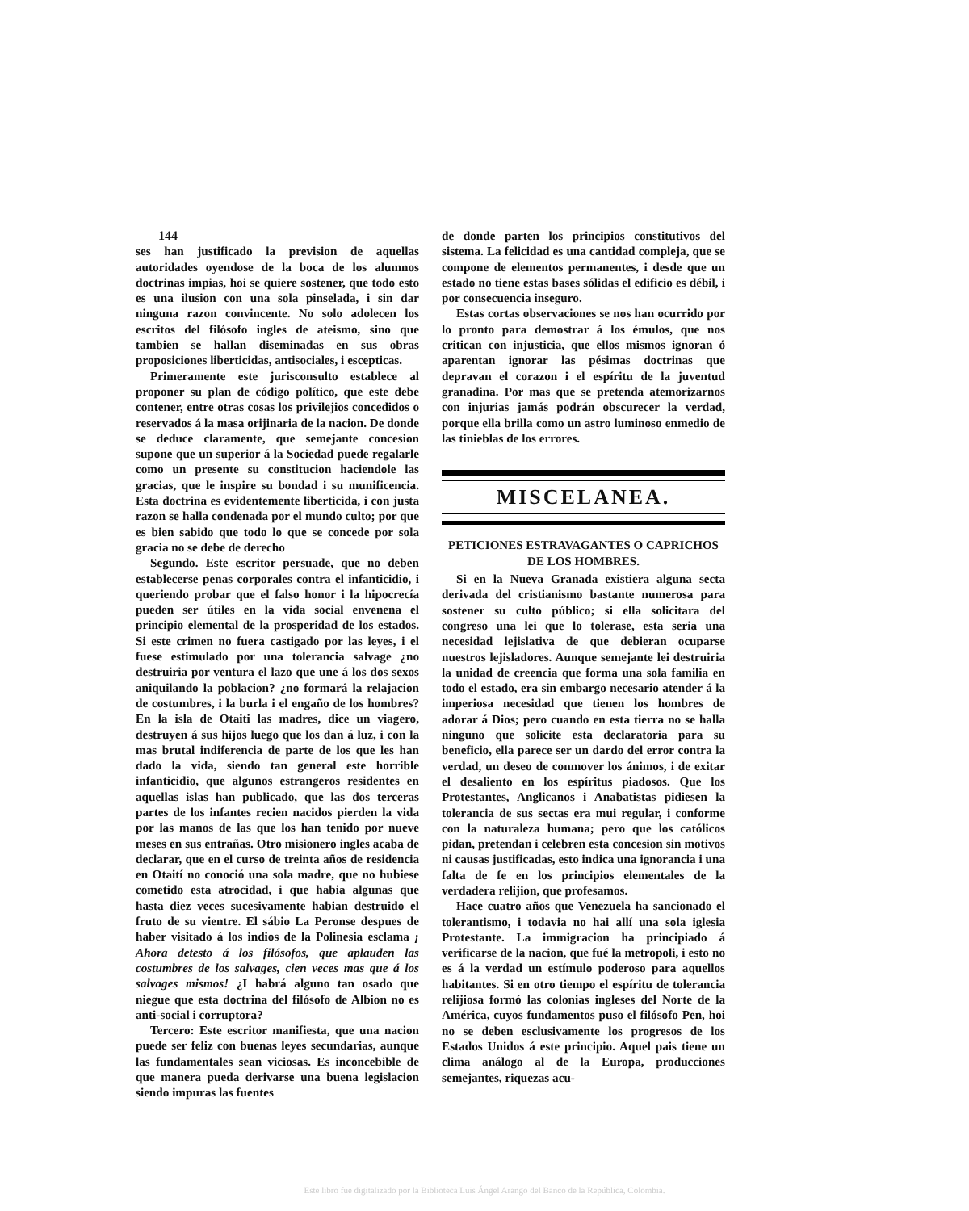144
ses han justificado la prevision de aquellas autoridades oyendose de la boca de los alumnos doctrinas impias, hoi se quiere sostener, que todo esto es una ilusion con una sola pinselada, i sin dar ninguna razon convincente. No solo adolecen los escritos del filósofo ingles de ateismo, sino que tambien se hallan diseminadas en sus obras proposiciones liberticidas, antisociales, i escepticas.
Primeramente este jurisconsulto establece al proponer su plan de código político, que este debe contener, entre otras cosas los privilejios concedidos o reservados á la masa orijinaria de la nacion. De donde se deduce claramente, que semejante concesion supone que un superior á la Sociedad puede regalarle como un presente su constitucion haciendole las gracias, que le inspire su bondad i su munificencia. Esta doctrina es evidentemente liberticida, i con justa razon se halla condenada por el mundo culto; por que es bien sabido que todo lo que se concede por sola gracia no se debe de derecho
Segundo. Este escritor persuade, que no deben establecerse penas corporales contra el infanticidio, i queriendo probar que el falso honor i la hipocrecía pueden ser útiles en la vida social envenena el principio elemental de la prosperidad de los estados. Si este crimen no fuera castigado por las leyes, i el fuese estimulado por una tolerancia salvage ¿no destruiria por ventura el lazo que une á los dos sexos aniquilando la poblacion? ¿no formará la relajacion de costumbres, i la burla i el engaño de los hombres? En la isla de Otaiti las madres, dice un viagero, destruyen á sus hijos luego que los dan á luz, i con la mas brutal indiferencia de parte de los que les han dado la vida, siendo tan general este horrible infanticidio, que algunos estrangeros residentes en aquellas islas han publicado, que las dos terceras partes de los infantes recien nacidos pierden la vida por las manos de las que los han tenido por nueve meses en sus entrañas. Otro misionero ingles acaba de declarar, que en el curso de treinta años de residencia en Otaití no conoció una sola madre, que no hubiese cometido esta atrocidad, i que habia algunas que hasta diez veces sucesivamente habian destruido el fruto de su vientre. El sábio La Peronse despues de haber visitado á los indios de la Polinesia esclama ¡ Ahora detesto á los filósofos, que aplauden las costumbres de los salvages, cien veces mas que á los salvages mismos! ¿I habrá alguno tan osado que niegue que esta doctrina del filósofo de Albion no es anti-social i corruptora?
Tercero: Este escritor manifiesta, que una nacion puede ser feliz con buenas leyes secundarias, aunque las fundamentales sean viciosas. Es inconcebible de que manera pueda derivarse una buena legislacion siendo impuras las fuentes
de donde parten los principios constitutivos del sistema. La felicidad es una cantidad compleja, que se compone de elementos permanentes, i desde que un estado no tiene estas bases sólidas el edificio es débil, i por consecuencia inseguro.
Estas cortas observaciones se nos han ocurrido por lo pronto para demostrar á los émulos, que nos critican con injusticia, que ellos mismos ignoran ó aparentan ignorar las pésimas doctrinas que depravan el corazon i el espíritu de la juventud granadina. Por mas que se pretenda atemorizarnos con injurias jamás podrán obscurecer la verdad, porque ella brilla como un astro luminoso enmedio de las tinieblas de los errores.
MISCELANEA.
PETICIONES ESTRAVAGANTES O CAPRICHOS DE LOS HOMBRES.
Si en la Nueva Granada existiera alguna secta derivada del cristianismo bastante numerosa para sostener su culto público; si ella solicitara del congreso una lei que lo tolerase, esta seria una necesidad lejislativa de que debieran ocuparse nuestros lejisladores. Aunque semejante lei destruiria la unidad de creencia que forma una sola familia en todo el estado, era sin embargo necesario atender á la imperiosa necesidad que tienen los hombres de adorar á Dios; pero cuando en esta tierra no se halla ninguno que solicite esta declaratoria para su beneficio, ella parece ser un dardo del error contra la verdad, un deseo de conmover los ánimos, i de exitar el desaliento en los espíritus piadosos. Que los Protestantes, Anglicanos i Anabatistas pidiesen la tolerancia de sus sectas era mui regular, i conforme con la naturaleza humana; pero que los católicos pidan, pretendan i celebren esta concesion sin motivos ni causas justificadas, esto indica una ignorancia i una falta de fe en los principios elementales de la verdadera relijion, que profesamos.
Hace cuatro años que Venezuela ha sancionado el tolerantismo, i todavia no hai allí una sola iglesia Protestante. La immigracion ha principiado á verificarse de la nacion, que fué la metropoli, i esto no es á la verdad un estímulo poderoso para aquellos habitantes. Si en otro tiempo el espíritu de tolerancia relijiosa formó las colonias ingleses del Norte de la América, cuyos fundamentos puso el filósofo Pen, hoi no se deben esclusivamente los progresos de los Estados Unidos á este principio. Aquel pais tiene un clima análogo al de la Europa, producciones semejantes, riquezas acu-
Este libro fue digitalizado por la Biblioteca Luis Ángel Arango del Banco de la República, Colombia.